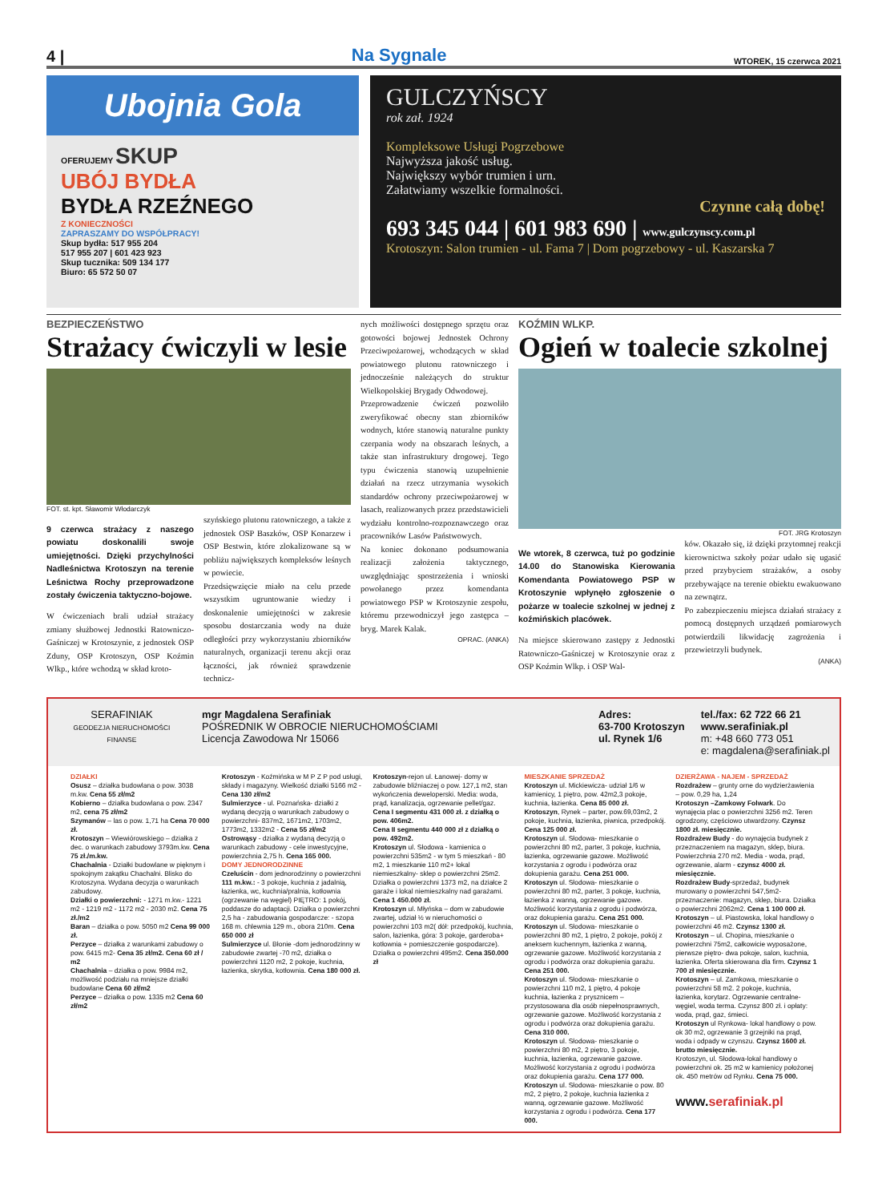4 | Na Sygnale WTOREK, 15 czerwca 2021
Ubojnia Gola
OFERUJEMY SKUP
UBÓJ BYDŁA
BYDŁA RZEŹNEGO
Z KONIECZNOŚCI
ZAPRASZAMY DO WSPÓŁPRACY!
Skup bydła: 517 955 204
517 955 207 | 601 423 923
Skup tucznika: 509 134 177
Biuro: 65 572 50 07
GULCZYŃSCY
rok zał. 1924
Kompleksowe Usługi Pogrzebowe
Najwyższa jakość usług.
Największy wybór trumien i urn.
Załatwiamy wszelkie formalności.
Czynne całą dobę!
693 345 044 | 601 983 690 | www.gulczynscy.com.pl
Krotoszyn: Salon trumien - ul. Fama 7 | Dom pogrzebowy - ul. Kaszarska 7
BEZPIECZEŃSTWO
Strażacy ćwiczyli w lesie
FOT. st. kpt. Sławomir Włodarczyk
9 czerwca strażacy z naszego powiatu doskonalili swoje umiejętności. Dzięki przychylności Nadleśnictwa Krotoszyn na terenie Leśnictwa Rochy przeprowadzone zostały ćwiczenia taktyczno-bojowe.
W ćwiczeniach brali udział strażacy zmiany służbowej Jednostki Ratowniczo-Gaśniczej w Krotoszynie, z jednostek OSP Zduny, OSP Krotoszyn, OSP Koźmin Wlkp., które wchodzą w skład kroto-
szyńskiego plutonu ratowniczego, a także z jednostek OSP Baszków, OSP Konarzew i OSP Bestwin, które zlokalizowane są w pobliżu największych kompleksów leśnych w powiecie.
Przedsięwzięcie miało na celu przede wszystkim ugruntowanie wiedzy i doskonalenie umiejętności w zakresie sposobu dostarczania wody na duże odległości przy wykorzystaniu zbiorników naturalnych, organizacji terenu akcji oraz łączności, jak również sprawdzenie technicz-
nych możliwości dostępnego sprzętu oraz gotowości bojowej Jednostek Ochrony Przeciwpożarowej, wchodzących w skład powiatowego plutonu ratowniczego i jednocześnie należących do struktur Wielkopolskiej Brygady Odwodowej.
Przeprowadzenie ćwiczeń pozwoliło zweryfikować obecny stan zbiorników wodnych, które stanowią naturalne punkty czerpania wody na obszarach leśnych, a także stan infrastruktury drogowej. Tego typu ćwiczenia stanowią uzupełnienie działań na rzecz utrzymania wysokich standardów ochrony przeciwpożarowej w lasach, realizowanych przez przedstawicieli wydziału kontrolno-rozpoznawczego oraz pracowników Lasów Państwowych.
Na koniec dokonano podsumowania realizacji założenia taktycznego, uwzględniając spostrzeżenia i wnioski powołanego przez komendanta powiatowego PSP w Krotoszynie zespołu, któremu przewodniczył jego zastępca – bryg. Marek Kalak.
OPRAC. (ANKA)
KOŹMIN WLKP.
Ogień w toalecie szkolnej
FOT. JRG Krotoszyn
We wtorek, 8 czerwca, tuż po godzinie 14.00 do Stanowiska Kierowania Komendanta Powiatowego PSP w Krotoszynie wpłynęło zgłoszenie o pożarze w toalecie szkolnej w jednej z koźmińskich placówek.
Na miejsce skierowano zastępy z Jednostki Ratowniczo-Gaśniczej w Krotoszynie oraz z OSP Koźmin Wlkp. i OSP Wal-
ków. Okazało się, iż dzięki przytomnej reakcji kierownictwa szkoły pożar udało się ugasić przed przybyciem strażaków, a osoby przebywające na terenie obiektu ewakuowano na zewnątrz.
Po zabezpieczeniu miejsca działań strażacy z pomocą dostępnych urządzeń pomiarowych potwierdzili likwidację zagrożenia i przewietrzyli budynek.
(ANKA)
SERAFINIAK
GEODEZJA NIERUCHOMOŚCI FINANSE
mgr Magdalena Serafiniak
POŚREDNIK W OBROCIE NIERUCHOMOŚCIAMI
Licencja Zawodowa Nr 15066
Adres:
63-700 Krotoszyn
ul. Rynek 1/6
tel./fax: 62 722 66 21
www.serafiniak.pl
m: +48 660 773 051
e: magdalena@serafiniak.pl
DZIAŁKI
Osusz – działka budowlana o pow. 3038 m.kw. Cena 55 zł/m2
Kobierno – działka budowlana o pow. 2347 m2, cena 75 zł/m2
Szymanów – las o pow. 1,71 ha Cena 70 000 zł.
Krotoszyn – Wiewiórowskiego – działka z dec. o warunkach zabudowy 3793m.kw. Cena 75 zł./m.kw.
Chachalnia - Działki budowlane w pięknym i spokojnym zakątku Chachalni. Blisko do Krotoszyna. Wydana decyzja o warunkach zabudowy.
Działki o powierzchni: - 1271 m.kw.- 1221 m2 - 1219 m2 - 1172 m2 - 2030 m2. Cena 75 zł./m2
Baran – działka o pow. 5050 m2 Cena 99 000 zł.
Perzyce – działka z warunkami zabudowy o pow. 6415 m2- Cena 35 zł/m2. Cena 60 zł / m2
Chachalnia – działka o pow. 9984 m2, możliwość podziału na mniejsze działki budowlane Cena 60 zł/m2
Perzyce – działka o pow. 1335 m2 Cena 60 zł/m2
Krotoszyn - Koźmińska w M P Z P pod usługi, składy i magazyny. Wielkość działki 5166 m2 - Cena 130 zł/m2
Sulmierzyce - ul. Poznańska- działki z wydaną decyzją o warunkach zabudowy o powierzchni- 837m2, 1671m2, 1703m2, 1773m2, 1332m2 - Cena 55 zł/m2
Ostrowąsy - działka z wydaną decyzją o warunkach zabudowy - cele inwestycyjne, powierzchnia 2,75 h. Cena 165 000.
DOMY JEDNORODZINNE
Czeluścin - dom jednorodzinny o powierzchni 111 m.kw.: - 3 pokoje, kuchnia z jadalnią, łazienka, wc, kuchnia/pralnia, kotłownia (ogrzewanie na węgiel) PIĘTRO: 1 pokój, poddasze do adaptacji. Działka o powierzchni 2,5 ha - zabudowania gospodarcze: - szopa 168 m. chlewnia 129 m., obora 210m. Cena 650 000 zł
Sulmierzyce ul. Błonie -dom jednorodzinny w zabudowie zwartej -70 m2, działka o powierzchni 1120 m2, 2 pokoje, kuchnia, łazienka, skrytka, kotłownia. Cena 180 000 zł.
Krotoszyn-rejon ul. Łanowej- domy w zabudowie bliźniaczej o pow. 127,1 m2, stan wykończenia deweloperski. Media: woda, prąd, kanalizacja, ogrzewanie pellet/gaz.
Cena I segmentu 431 000 zł. z działką o pow. 406m2.
Cena II segmentu 440 000 zł z działką o pow. 492m2.
Krotoszyn ul. Słodowa - kamienica o powierzchni 535m2 - w tym 5 mieszkań - 80 m2, 1 mieszkanie 110 m2+ lokal niemieszkalny- sklep o powierzchni 25m2. Działka o powierzchni 1373 m2, na działce 2 garaże i lokal niemieszkalny nad garażami. Cena 1 450.000 zł.
Krotoszyn ul. Młyńska – dom w zabudowie zwartej, udział ½ w nieruchomości o powierzchni 103 m2( dół: przedpokój, kuchnia, salon, łazienka, góra: 3 pokoje, garderoba+ kotłownia + pomieszczenie gospodarcze). Działka o powierzchni 495m2. Cena 350.000 zł
MIESZKANIE SPRZEDAŻ
Krotoszyn ul. Mickiewicza- udział 1/6 w kamienicy, 1 piętro, pow. 42m2,3 pokoje, kuchnia, łazienka. Cena 85 000 zł.
Krotoszyn, Rynek – parter, pow.69,03m2, 2 pokoje, kuchnia, łazienka, piwnica, przedpokój. Cena 125 000 zł.
Krotoszyn ul. Słodowa- mieszkanie o powierzchni 80 m2, parter, 3 pokoje, kuchnia, łazienka, ogrzewanie gazowe. Możliwość korzystania z ogrodu i podwórza oraz dokupienia garażu. Cena 251 000.
Krotoszyn ul. Słodowa- mieszkanie o powierzchni 80 m2, parter, 3 pokoje, kuchnia, łazienka z wanną, ogrzewanie gazowe. Możliwość korzystania z ogrodu i podwórza, oraz dokupienia garażu. Cena 251 000.
Krotoszyn ul. Słodowa- mieszkanie o powierzchni 80 m2, 1 piętro, 2 pokoje, pokój z aneksem kuchennym, łazienka z wanną, ogrzewanie gazowe. Możliwość korzystania z ogrodu i podwórza oraz dokupienia garażu. Cena 251 000.
Krotoszyn ul. Słodowa- mieszkanie o powierzchni 110 m2, 1 piętro, 4 pokoje kuchnia, łazienka z prysznicem – przystosowana dla osób niepełnosprawnych, ogrzewanie gazowe. Możliwość korzystania z ogrodu i podwórza oraz dokupienia garażu. Cena 310 000.
Krotoszyn ul. Słodowa- mieszkanie o powierzchni 80 m2, 2 piętro, 3 pokoje, kuchnia, łazienka, ogrzewanie gazowe. Możliwość korzystania z ogrodu i podwórza oraz dokupienia garażu. Cena 177 000.
Krotoszyn ul. Słodowa- mieszkanie o pow. 80 m2, 2 piętro, 2 pokoje, kuchnia łazienka z wanną, ogrzewanie gazowe. Możliwość korzystania z ogrodu i podwórza. Cena 177 000.
DZIERŻAWA - NAJEM - SPRZEDAŻ
Rozdrażew – grunty orne do wydzierżawienia – pow. 0,29 ha, 1,24
Krotoszyn –Zamkowy Folwark. Do wynajęcia plac o powierzchni 3256 m2. Teren ogrodzony, częściowo utwardzony. Czynsz 1800 zł. miesięcznie.
Rozdrażew Budy - do wynajęcia budynek z przeznaczeniem na magazyn, sklep, biura. Powierzchnia 270 m2. Media - woda, prąd, ogrzewanie, alarm - czynsz 4000 zł. miesięcznie.
Rozdrażew Budy-sprzedaż, budynek murowany o powierzchni 547,5m2- przeznaczenie: magazyn, sklep, biura. Działka o powierzchni 2062m2. Cena 1 100 000 zł.
Krotoszyn – ul. Piastowska, lokal handlowy o powierzchni 46 m2. Czynsz 1300 zł.
Krotoszyn – ul. Chopina, mieszkanie o powierzchni 75m2, całkowicie wyposażone, pierwsze piętro- dwa pokoje, salon, kuchnia, łazienka. Oferta skierowana dla firm. Czynsz 1 700 zł miesięcznie.
Krotoszyn – ul. Zamkowa, mieszkanie o powierzchni 58 m2. 2 pokoje, kuchnia, łazienka, korytarz. Ogrzewanie centralne- węgiel, woda terma. Czynsz 800 zł. i opłaty: woda, prąd, gaz, śmieci.
Krotoszyn ul Rynkowa- lokal handlowy o pow. ok 30 m2, ogrzewanie 3 grzejniki na prąd, woda i odpady w czynszu. Czynsz 1600 zł. brutto miesięcznie.
Krotoszyn, ul. Słodowa-lokal handlowy o powierzchni ok. 25 m2 w kamienicy położonej ok. 450 metrów od Rynku. Cena 75 000.
www.serafiniak.pl